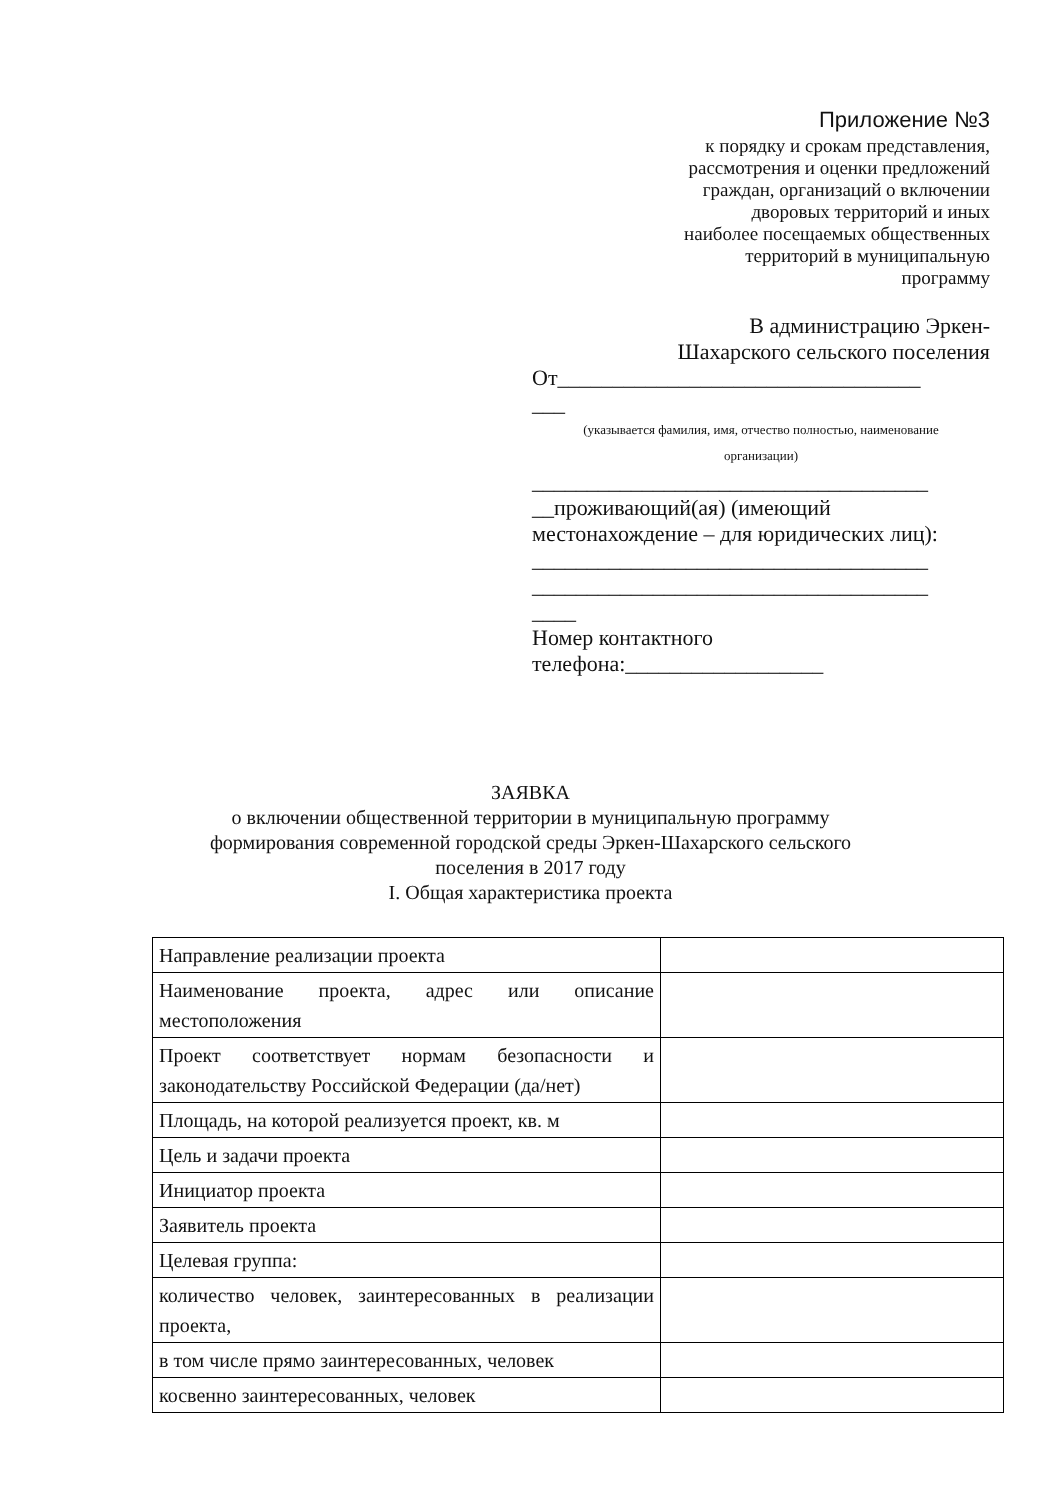Приложение №3
к порядку и срокам представления,
рассмотрения и оценки предложений
граждан, организаций о включении
дворовых территорий и иных
наиболее посещаемых общественных
территорий в муниципальную
программу
В администрацию Эркен-
Шахарского сельского поселения
От_________________________________
___
(указывается фамилия, имя, отчество полностью, наименование
организации)
____________________________________
__проживающий(ая) (имеющий
местонахождение – для юридических лиц):
____________________________________
____________________________________
____
Номер контактного
телефона:__________________
ЗАЯВКА
о включении общественной территории в муниципальную программу
формирования современной городской среды Эркен-Шахарского сельского
поселения в 2017 году
I. Общая характеристика проекта
| Направление реализации проекта | |
| Наименование проекта, адрес или описание местоположения | |
| Проект соответствует нормам безопасности и законодательству Российской Федерации (да/нет) | |
| Площадь, на которой реализуется проект, кв. м | |
| Цель и задачи проекта | |
| Инициатор проекта | |
| Заявитель проекта | |
| Целевая группа: | |
| количество человек, заинтересованных в реализации проекта, | |
| в том числе прямо заинтересованных, человек | |
| косвенно заинтересованных, человек | |